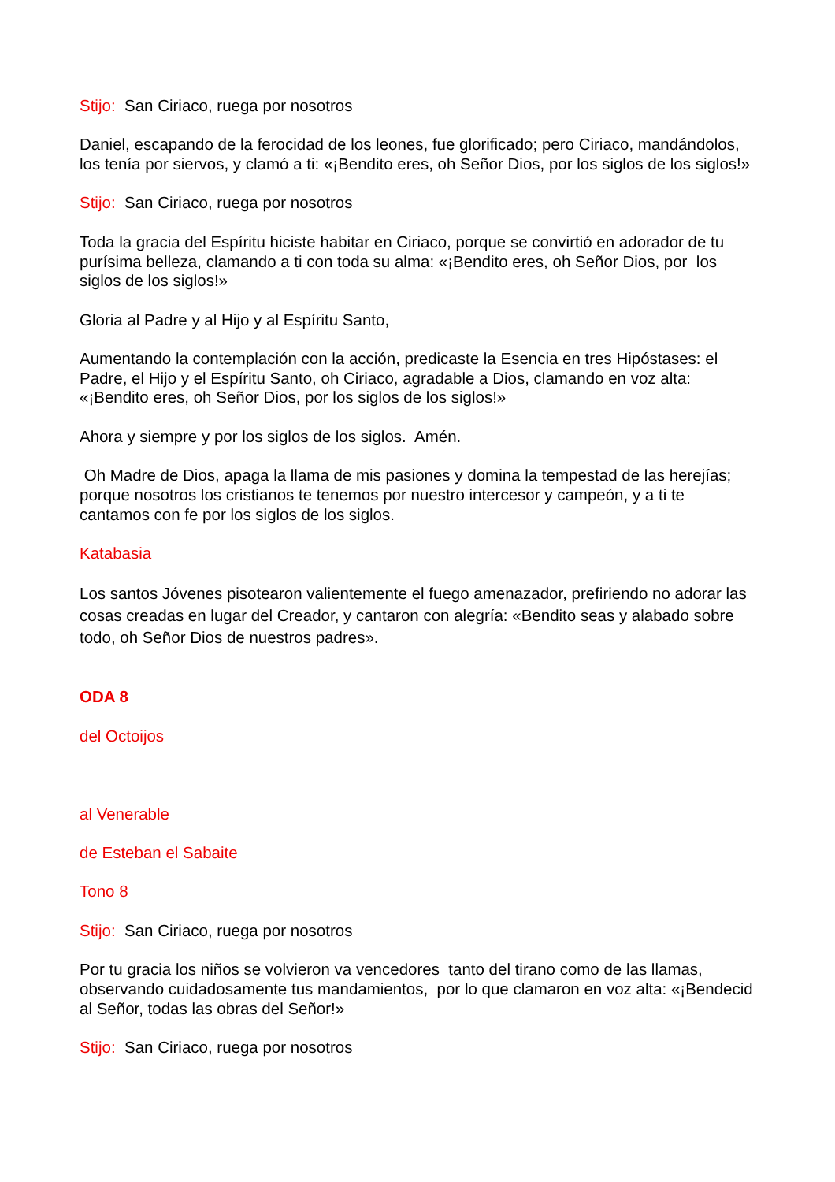Stijo: San Ciriaco, ruega por nosotros
Daniel, escapando de la ferocidad de los leones, fue glorificado; pero Ciriaco, mandándolos, los tenía por siervos, y clamó a ti: «¡Bendito eres, oh Señor Dios, por los siglos de los siglos!»
Stijo: San Ciriaco, ruega por nosotros
Toda la gracia del Espíritu hiciste habitar en Ciriaco, porque se convirtió en adorador de tu purísima belleza, clamando a ti con toda su alma: «¡Bendito eres, oh Señor Dios, por los siglos de los siglos!»
Gloria al Padre y al Hijo y al Espíritu Santo,
Aumentando la contemplación con la acción, predicaste la Esencia en tres Hipóstases: el Padre, el Hijo y el Espíritu Santo, oh Ciriaco, agradable a Dios, clamando en voz alta: «¡Bendito eres, oh Señor Dios, por los siglos de los siglos!»
Ahora y siempre y por los siglos de los siglos. Amén.
Oh Madre de Dios, apaga la llama de mis pasiones y domina la tempestad de las herejías; porque nosotros los cristianos te tenemos por nuestro intercesor y campeón, y a ti te cantamos con fe por los siglos de los siglos.
Katabasia
Los santos Jóvenes pisotearon valientemente el fuego amenazador, prefiriendo no adorar las cosas creadas en lugar del Creador, y cantaron con alegría: «Bendito seas y alabado sobre todo, oh Señor Dios de nuestros padres».
ODA 8
del Octoijos
al Venerable
de Esteban el Sabaite
Tono 8
Stijo: San Ciriaco, ruega por nosotros
Por tu gracia los niños se volvieron va vencedores tanto del tirano como de las llamas, observando cuidadosamente tus mandamientos, por lo que clamaron en voz alta: «¡Bendecid al Señor, todas las obras del Señor!»
Stijo: San Ciriaco, ruega por nosotros